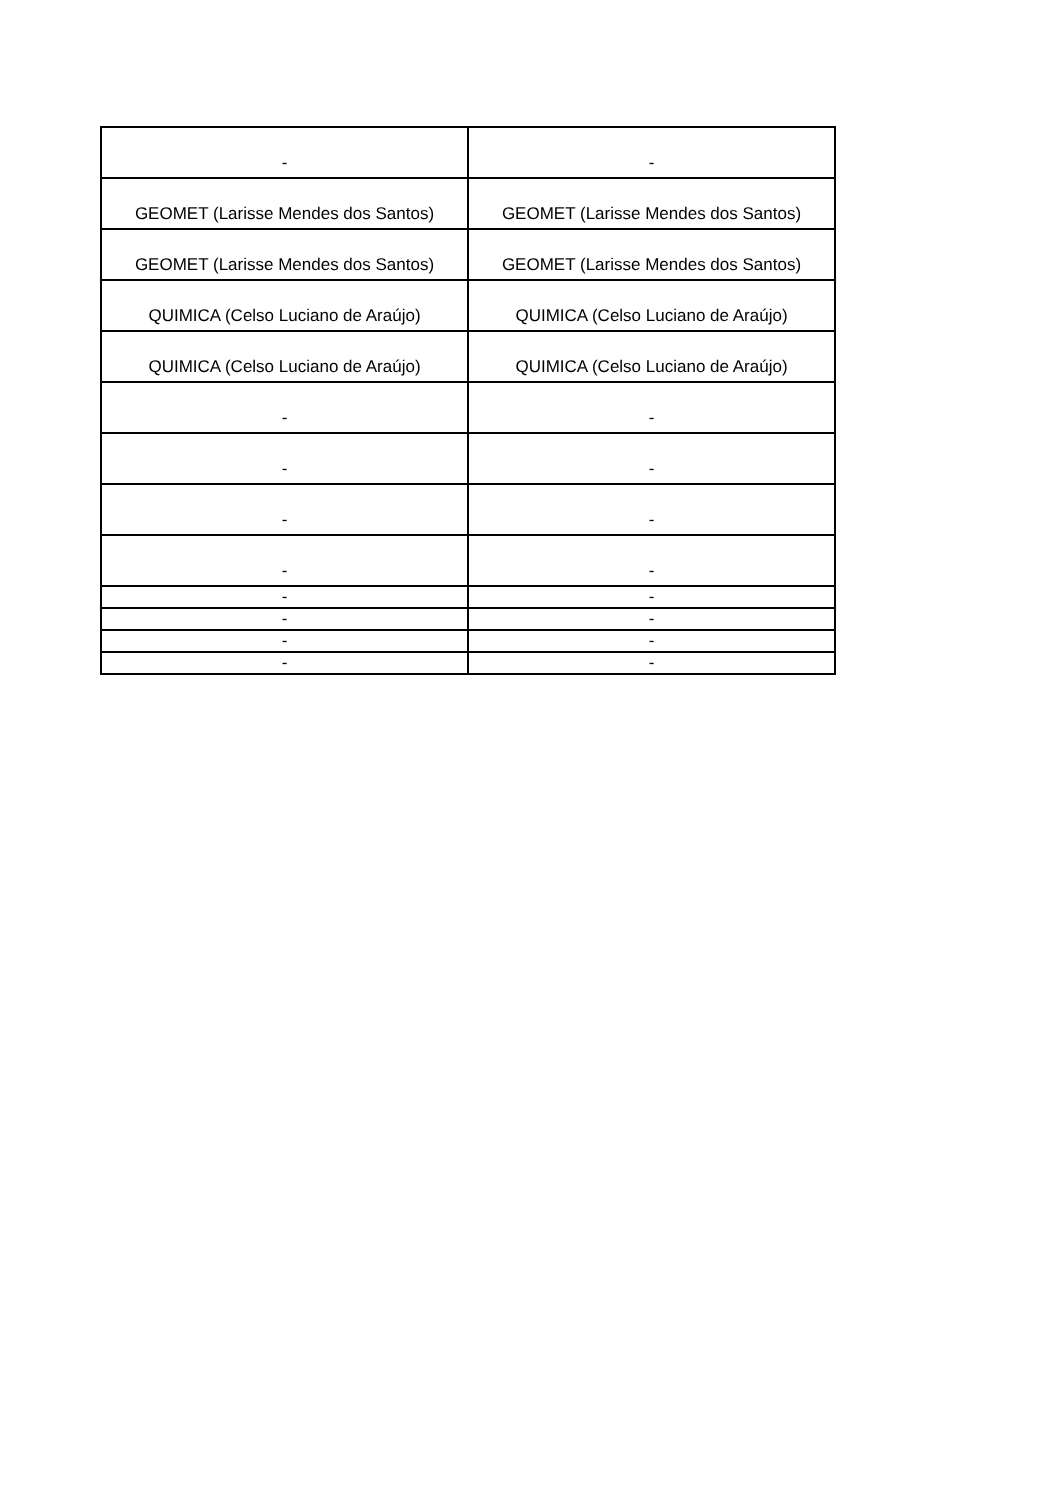| - | - |
| GEOMET (Larisse Mendes dos Santos) | GEOMET (Larisse Mendes dos Santos) |
| GEOMET (Larisse Mendes dos Santos) | GEOMET (Larisse Mendes dos Santos) |
| QUIMICA (Celso Luciano de Araújo) | QUIMICA (Celso Luciano de Araújo) |
| QUIMICA (Celso Luciano de Araújo) | QUIMICA (Celso Luciano de Araújo) |
| - | - |
| - | - |
| - | - |
| - | - |
| - | - |
| - | - |
| - | - |
| - | - |